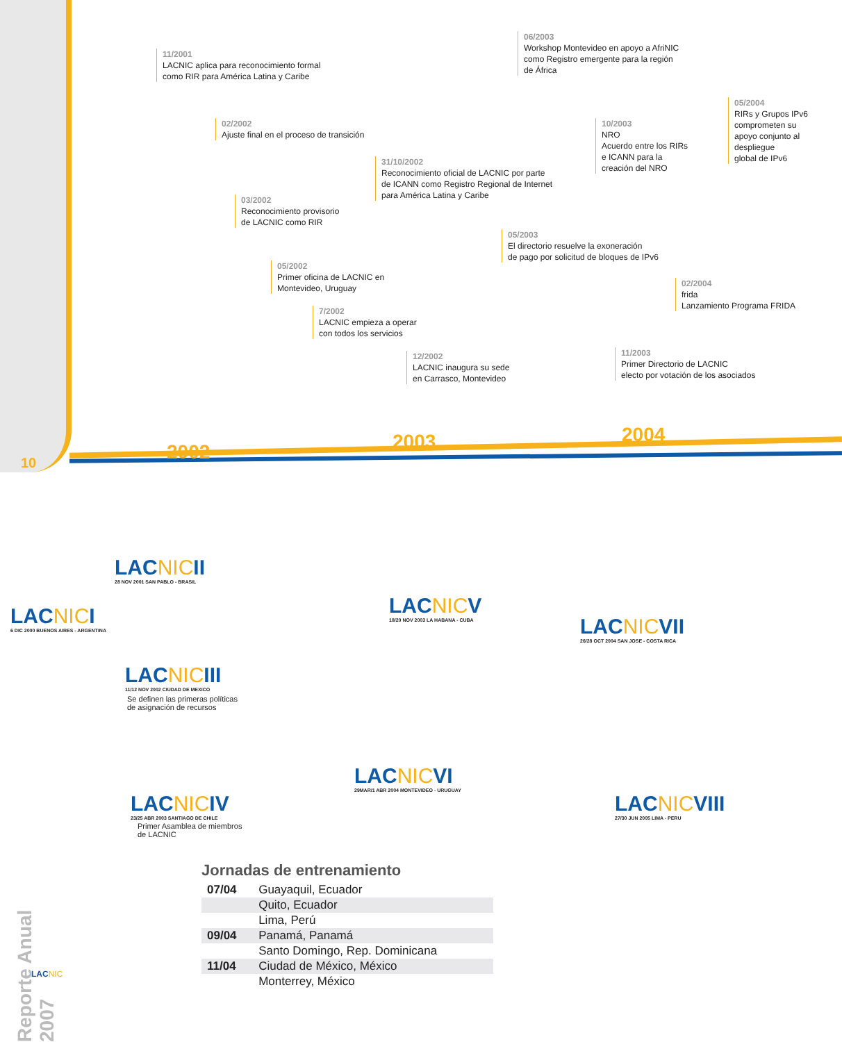11/2001
LACNIC aplica para reconocimiento formal
como RIR para América Latina y Caribe
02/2002
Ajuste final en el proceso de transición
03/2002
Reconocimiento provisorio
de LACNIC como RIR
05/2002
Primer oficina de LACNIC en
Montevideo, Uruguay
7/2002
LACNIC empieza a operar
con todos los servicios
31/10/2002
Reconocimiento oficial de LACNIC por parte
de ICANN como Registro Regional de Internet
para América Latina y Caribe
12/2002
LACNIC inaugura su sede
en Carrasco, Montevideo
06/2003
Workshop Montevideo en apoyo a AfriNIC
como Registro emergente para la región
de África
05/2003
El directorio resuelve la exoneración
de pago por solicitud de bloques de IPv6
10/2003
NRO
Acuerdo entre los RIRs
e ICANN para la
creación del NRO
11/2003
Primer Directorio de LACNIC
electo por votación de los asociados
02/2004
frida
Lanzamiento Programa FRIDA
05/2004
RIRs y Grupos IPv6
comprometen su
apoyo conjunto al
despliegue
global de IPv6
2002 2003 2004
LACNICII
28 NOV 2001 SAN PABLO - BRASIL
LACNICI
6 DIC 2000 BUENOS AIRES - ARGENTINA
LACNICIII
11/12 NOV 2002 CIUDAD DE MEXICO
Se definen las primeras políticas
de asignación de recursos
LACNICIV
23/25 ABR 2003 SANTIAGO DE CHILE
Primer Asamblea de miembros
de LACNIC
LACNICV
18/20 NOV 2003 LA HABANA - CUBA
LACNICVI
29MAR/1 ABR 2004 MONTEVIDEO - URUGUAY
LACNICVII
26/28 OCT 2004 SAN JOSE - COSTA RICA
LACNICVIII
27/30 JUN 2005 LIMA - PERU
Jornadas de entrenamiento
| 07/04 | Guayaquil, Ecuador |
| | Quito, Ecuador |
| | Lima, Perú |
| 09/04 | Panamá, Panamá |
| | Santo Domingo, Rep. Dominicana |
| 11/04 | Ciudad de México, México |
| | Monterrey, México |
Reporte Anual 2007
10
LACNIC